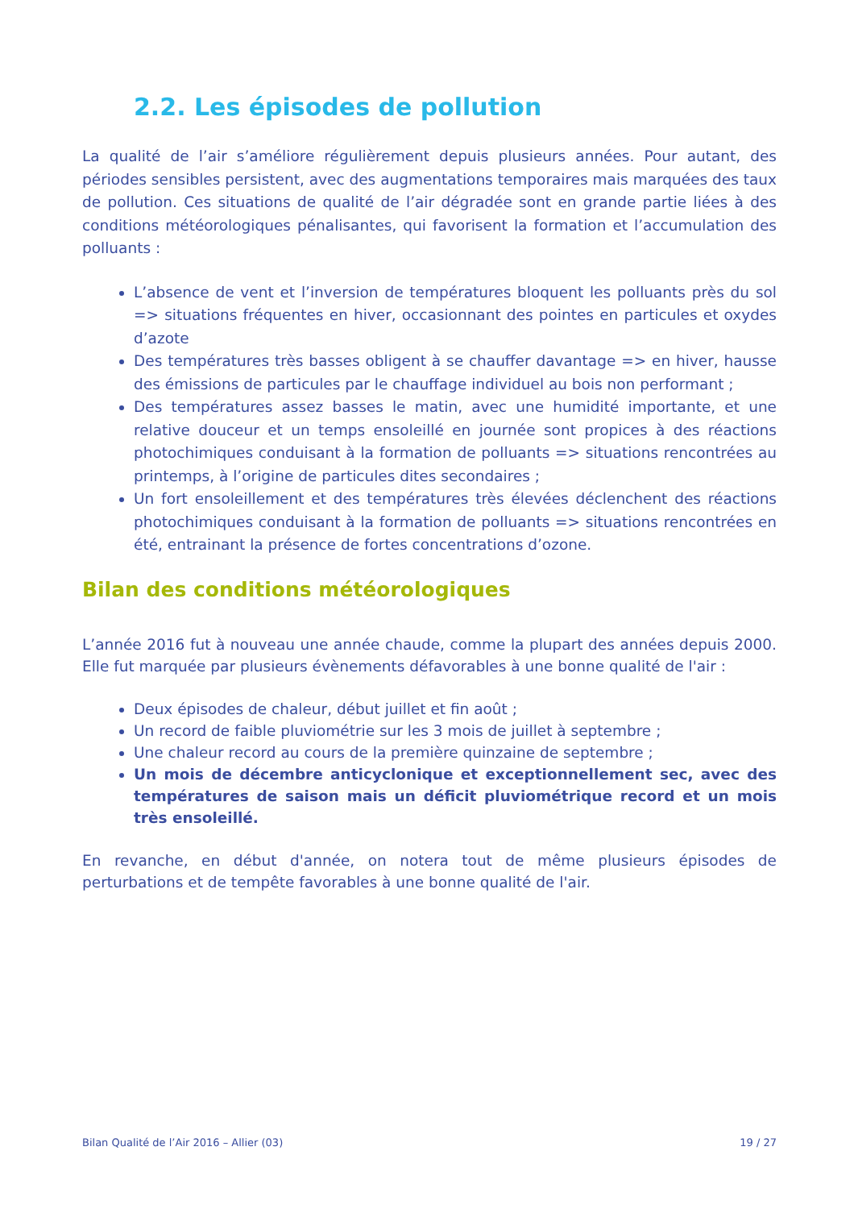2.2. Les épisodes de pollution
La qualité de l’air s’améliore régulièrement depuis plusieurs années. Pour autant, des périodes sensibles persistent, avec des augmentations temporaires mais marquées des taux de pollution. Ces situations de qualité de l’air dégradée sont en grande partie liées à des conditions météorologiques pénalisantes, qui favorisent la formation et l’accumulation des polluants :
L’absence de vent et l’inversion de températures bloquent les polluants près du sol => situations fréquentes en hiver, occasionnant des pointes en particules et oxydes d’azote
Des températures très basses obligent à se chauffer davantage => en hiver, hausse des émissions de particules par le chauffage individuel au bois non performant ;
Des températures assez basses le matin, avec une humidité importante, et une relative douceur et un temps ensoleillé en journée sont propices à des réactions photochimiques conduisant à la formation de polluants => situations rencontrées au printemps, à l’origine de particules dites secondaires ;
Un fort ensoleillement et des températures très élevées déclenchent des réactions photochimiques conduisant à la formation de polluants => situations rencontrées en été, entrainant la présence de fortes concentrations d’ozone.
Bilan des conditions météorologiques
L’année 2016 fut à nouveau une année chaude, comme la plupart des années depuis 2000. Elle fut marquée par plusieurs évènements défavorables à une bonne qualité de l'air :
Deux épisodes de chaleur, début juillet et fin août ;
Un record de faible pluviométrie sur les 3 mois de juillet à septembre ;
Une chaleur record au cours de la première quinzaine de septembre ;
Un mois de décembre anticyclonique et exceptionnellement sec, avec des températures de saison mais un déficit pluviométrique record et un mois très ensoleillé.
En revanche, en début d'année, on notera tout de même plusieurs épisodes de perturbations et de tempête favorables à une bonne qualité de l'air.
Bilan Qualité de l’Air 2016 – Allier (03) 19 / 27